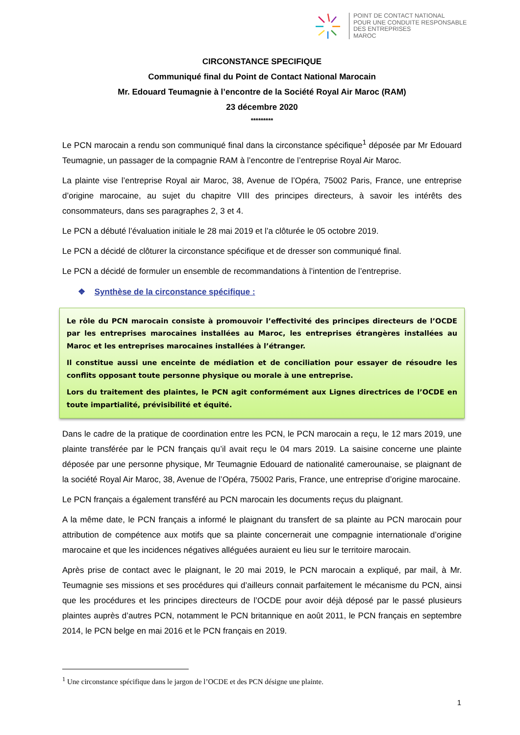POINT DE CONTACT NATIONAL
POUR UNE CONDUITE RESPONSABLE
DES ENTREPRISES
MAROC
CIRCONSTANCE SPECIFIQUE
Communiqué final du Point de Contact National Marocain
Mr. Edouard Teumagnie à l’encontre de la Société Royal Air Maroc (RAM)
23 décembre 2020
*********
Le PCN marocain a rendu son communiqué final dans la circonstance spécifique<sup>1</sup> déposée par Mr Edouard Teumagnie, un passager de la compagnie RAM à l’encontre de l’entreprise Royal Air Maroc.
La plainte vise l’entreprise Royal air Maroc, 38, Avenue de l’Opéra, 75002 Paris, France, une entreprise d’origine marocaine, au sujet du chapitre VIII des principes directeurs, à savoir les intérêts des consommateurs, dans ses paragraphes 2, 3 et 4.
Le PCN a débuté l’évaluation initiale le 28 mai 2019 et l’a clôturée le 05 octobre 2019.
Le PCN a décidé de clôturer la circonstance spécifique et de dresser son communiqué final.
Le PCN a décidé de formuler un ensemble de recommandations à l’intention de l’entreprise.
❖ Synthèse de la circonstance spécifique :
Le rôle du PCN marocain consiste à promouvoir l’effectivité des principes directeurs de l’OCDE par les entreprises marocaines installées au Maroc, les entreprises étrangères installées au Maroc et les entreprises marocaines installées à l’étranger.
Il constitue aussi une enceinte de médiation et de conciliation pour essayer de résoudre les conflits opposant toute personne physique ou morale à une entreprise.
Lors du traitement des plaintes, le PCN agit conformément aux Lignes directrices de l’OCDE en toute impartialité, prévisibilité et équité.
Dans le cadre de la pratique de coordination entre les PCN, le PCN marocain a reçu, le 12 mars 2019, une plainte transférée par le PCN français qu’il avait reçu le 04 mars 2019. La saisine concerne une plainte déposée par une personne physique, Mr Teumagnie Edouard de nationalité camerounaise, se plaignant de la société Royal Air Maroc, 38, Avenue de l’Opéra, 75002 Paris, France, une entreprise d’origine marocaine.
Le PCN français a également transféré au PCN marocain les documents reçus du plaignant.
A la même date, le PCN français a informé le plaignant du transfert de sa plainte au PCN marocain pour attribution de compétence aux motifs que sa plainte concernerait une compagnie internationale d’origine marocaine et que les incidences négatives alléguées auraient eu lieu sur le territoire marocain.
Après prise de contact avec le plaignant, le 20 mai 2019, le PCN marocain a expliqué, par mail, à Mr. Teumagnie ses missions et ses procédures qui d’ailleurs connait parfaitement le mécanisme du PCN, ainsi que les procédures et les principes directeurs de l’OCDE pour avoir déjà déposé par le passé plusieurs plaintes auprès d’autres PCN, notamment le PCN britannique en août 2011, le PCN français en septembre 2014, le PCN belge en mai 2016 et le PCN français en 2019.
<sup>1</sup> Une circonstance spécifique dans le jargon de l’OCDE et des PCN désigne une plainte.
1